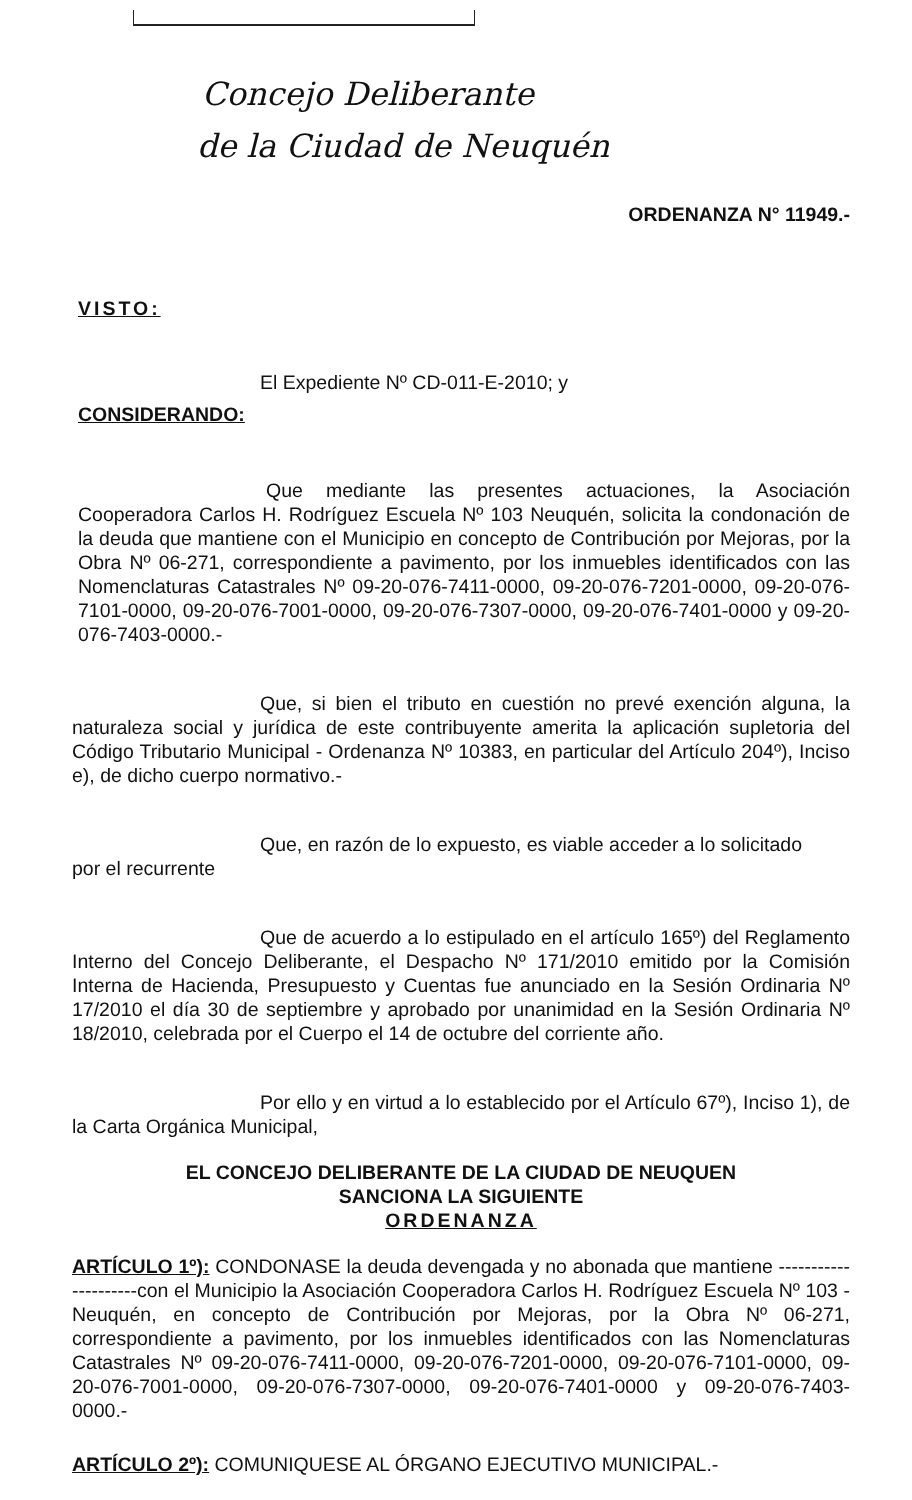Concejo Deliberante
de la Ciudad de Neuquén
ORDENANZA N° 11949.-
VISTO:
El Expediente Nº CD-011-E-2010; y
CONSIDERANDO:
Que mediante las presentes actuaciones, la Asociación Cooperadora Carlos H. Rodríguez Escuela Nº 103 Neuquén, solicita la condonación de la deuda que mantiene con el Municipio en concepto de Contribución por Mejoras, por la Obra Nº 06-271, correspondiente a pavimento, por los inmuebles identificados con las Nomenclaturas Catastrales Nº 09-20-076-7411-0000, 09-20-076-7201-0000, 09-20-076-7101-0000, 09-20-076-7001-0000, 09-20-076-7307-0000, 09-20-076-7401-0000 y 09-20-076-7403-0000.-
Que, si bien el tributo en cuestión no prevé exención alguna, la naturaleza social y jurídica de este contribuyente amerita la aplicación supletoria del Código Tributario Municipal - Ordenanza Nº 10383, en particular del Artículo 204º), Inciso e), de dicho cuerpo normativo.-
Que, en razón de lo expuesto, es viable acceder a lo solicitado
por el recurrente
Que de acuerdo a lo estipulado en el artículo 165º) del Reglamento Interno del Concejo Deliberante, el Despacho Nº 171/2010 emitido por la Comisión Interna de Hacienda, Presupuesto y Cuentas fue anunciado en la Sesión Ordinaria Nº 17/2010 el día 30 de septiembre y aprobado por unanimidad en la Sesión Ordinaria Nº 18/2010, celebrada por el Cuerpo el 14 de octubre del corriente año.
Por ello y en virtud a lo establecido por el Artículo 67º), Inciso 1), de la Carta Orgánica Municipal,
EL CONCEJO DELIBERANTE DE LA CIUDAD DE NEUQUEN
SANCIONA LA SIGUIENTE
ORDENANZA
ARTÍCULO 1º): CONDONASE la deuda devengada y no abonada que mantiene ---------------------con el Municipio la Asociación Cooperadora Carlos H. Rodríguez Escuela Nº 103 - Neuquén, en concepto de Contribución por Mejoras, por la Obra Nº 06-271, correspondiente a pavimento, por los inmuebles identificados con las Nomenclaturas Catastrales Nº 09-20-076-7411-0000, 09-20-076-7201-0000, 09-20-076-7101-0000, 09-20-076-7001-0000, 09-20-076-7307-0000, 09-20-076-7401-0000 y 09-20-076-7403-0000.-
ARTÍCULO 2º): COMUNIQUESE AL ÓRGANO EJECUTIVO MUNICIPAL.-